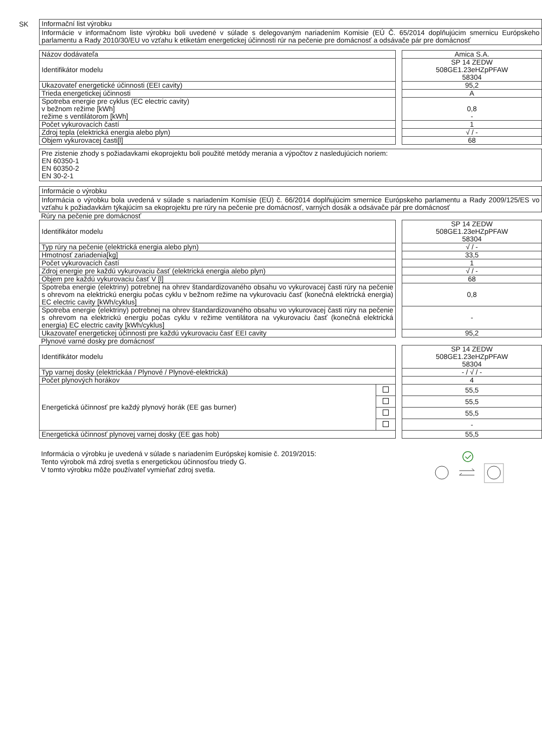SK
Informační list výrobku
Informácie v informačnom liste výrobku boli uvedené v súlade s delegovaným nariadením Komisie (EÚ Č. 65/2014 doplňujúcim smernicu Európskeho parlamentu a Rady 2010/30/EU vo vzťahu k etiketám energetickej účinnosti rúr na pečenie pre domácnosť a odsávače pár pre domácnosť
| Názov dodávateľa | | Amica S.A. |
| Identifikátor modelu | | SP 14 ZEDW 508GE1.23eHZpPFAW 58304 |
| Ukazovateľ energetické účinnosti (EEI cavity) | | 95,2 |
| Trieda energetickej účinnosti | | A |
| Spotreba energie pre cyklus (EC electric cavity) v bežnom režime [kWh] režime s ventilátorom [kWh] | | 0,8 - |
| Počet vykurovacích častí | | 1 |
| Zdroj tepla (elektrická energia alebo plyn) | | √ / - |
| Objem vykurovacej časti[l] | | 68 |
Pre zistenie zhody s požiadavkami ekoprojektu boli použité metódy merania a výpočtov z nasledujúcich noriem:
EN 60350-1
EN 60350-2
EN 30-2-1
Informácie o výrobku
Informácia o výrobku bola uvedená v súlade s nariadením Komísie (EÚ) č. 66/2014 doplňujúcim smernice Európskeho parlamentu a Rady 2009/125/ES vo vzťahu k požiadavkám týkajúcim sa ekoprojektu pre rúry na pečenie pre domácnosť, varných dosák a odsávače pár pre domácnosť
Rúry na pečenie pre domácnosť
| Identifikátor modelu | | SP 14 ZEDW 508GE1.23eHZpPFAW 58304 |
| Typ rúry na pečenie (elektrická energia alebo plyn) | | √ / - |
| Hmotnosť zariadenia[kg] | | 33,5 |
| Počet vykurovacích častí | | 1 |
| Zdroj energie pre každú vykurovaciu časť (elektrická energia alebo plyn) | | √ / - |
| Objem pre každú vykurovaciu časť V [l] | | 68 |
| Spotreba energie (elektriny) potrebnej na ohrev štandardizovaného obsahu vo vykurovacej časti rúry na pečenie s ohrevom na elektrickú energiu počas cyklu v bežnom režime na vykurovaciu časť (konečná elektrická energia) EC electric cavity [kWh/cyklus] | | 0,8 |
| Spotreba energie (elektriny) potrebnej na ohrev štandardizovaného obsahu vo vykurovacej časti rúry na pečenie s ohrevom na elektrickú energiu počas cyklu v režime ventilátora na vykurovaciu časť (konečná elektrická energia) EC electric cavity [kWh/cyklus] | | - |
| Ukazovateľ energetickej účinnosti pre každú vykurovaciu časť EEI cavity | | 95,2 |
Plynové varné dosky pre domácnosť
| Identifikátor modelu | | | SP 14 ZEDW 508GE1.23eHZpPFAW 58304 |
| Typ varnej dosky (elektrickáa / Plynové / Plynové-elektrická) | | | - / √ / - |
| Počet plynových horákov | | | 4 |
| Energetická účinnosť pre každý plynový horák (EE gas burner) | | | 55,5 |
| | | | 55,5 |
| | | | 55,5 |
| | | | - |
| Energetická účinnosť plynovej varnej dosky (EE gas hob) | | | 55,5 |
Informácia o výrobku je uvedená v súlade s nariadením Európskej komisie č. 2019/2015:
Tento výrobok má zdroj svetla s energetickou účinnosťou triedy G.
V tomto výrobku môže používateľ vymieňať zdroj svetla.